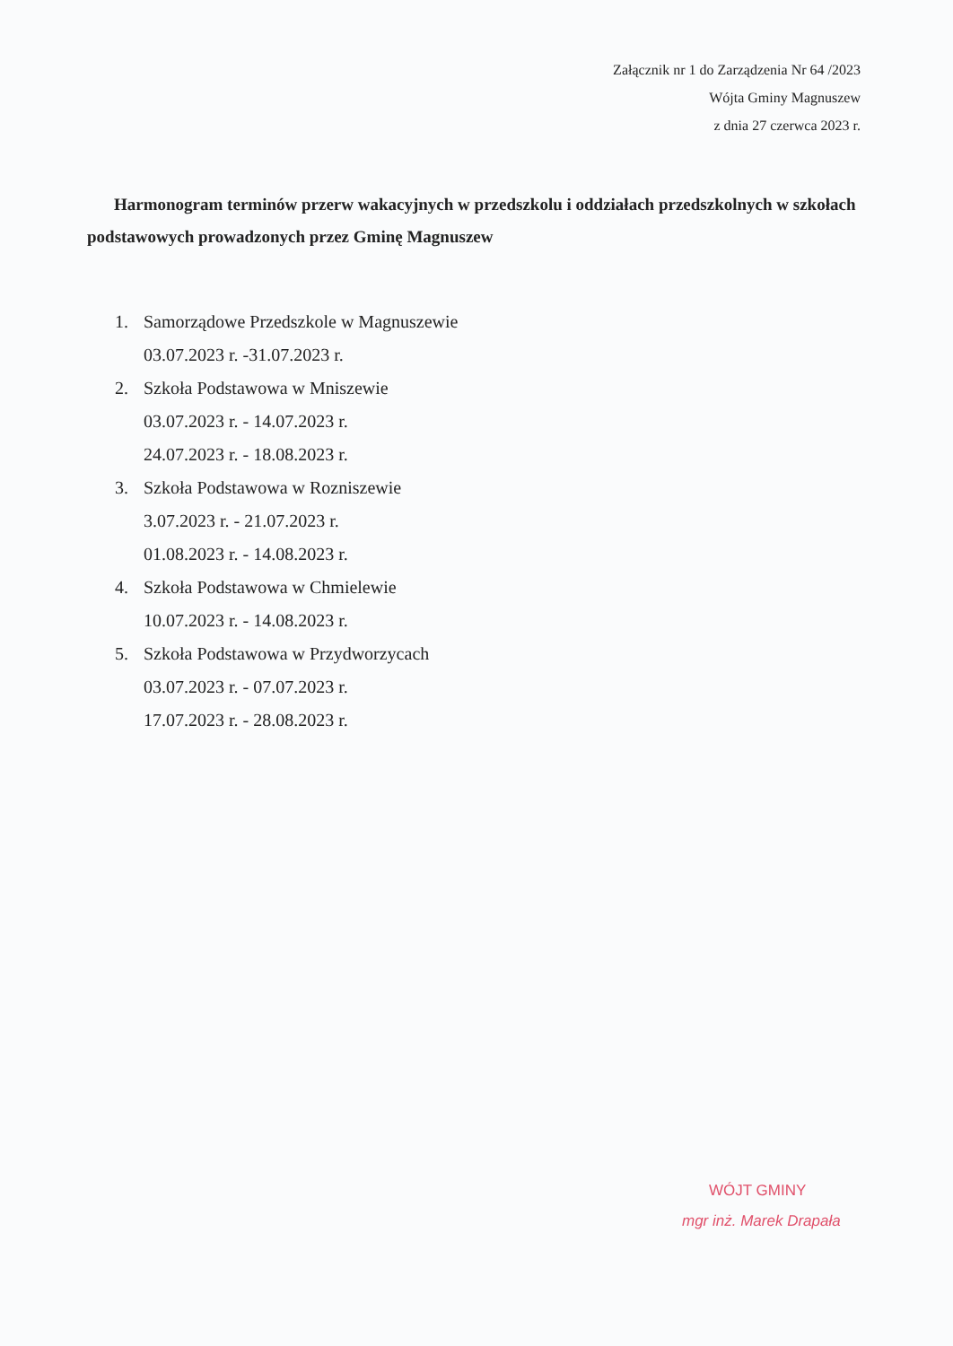Załącznik nr 1 do Zarządzenia Nr 64 /2023
Wójta Gminy Magnuszew
z dnia 27 czerwca 2023 r.
Harmonogram terminów przerw wakacyjnych w przedszkolu i oddziałach przedszkolnych w szkołach podstawowych prowadzonych przez Gminę Magnuszew
1. Samorządowe Przedszkole w Magnuszewie
03.07.2023 r. -31.07.2023 r.
2. Szkoła Podstawowa w Mniszewie
03.07.2023 r. - 14.07.2023 r.
24.07.2023 r. - 18.08.2023 r.
3. Szkoła Podstawowa w Rozniszewie
3.07.2023 r. - 21.07.2023 r.
01.08.2023 r. - 14.08.2023 r.
4. Szkoła Podstawowa w Chmielewie
10.07.2023 r. - 14.08.2023 r.
5. Szkoła Podstawowa w Przydworzycach
03.07.2023 r. - 07.07.2023 r.
17.07.2023 r. - 28.08.2023 r.
WÓJT GMINY
mgr inż. Marek Drapała